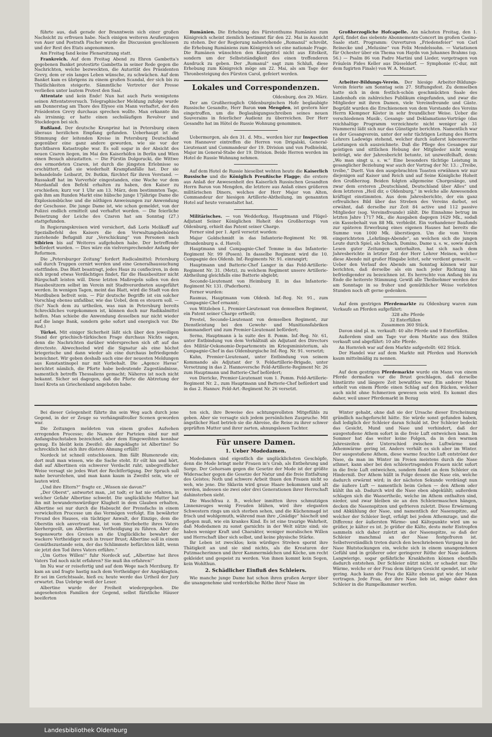führte aus, daß gerade der Branntwein sich einer großen Nachsicht zu erfreuen habe. Nach einigen weiteren Aeußerungen von Auer und Postrath Fischer wurde die Discussion geschlossen und der Rest des Etats angenommen.
Am Freitag fand keine Plenarsitzung statt.
Frankreich. Auf dem Freitag Abend zu Ehren Gambetta's gegebenen Banket protestirte Gambetta in seiner Rede gegen die Nachrichten, welche bezweckten, die Autorität des Präsidenten Grevy, dem er ein langes Leben wünsche, zu schwächen. Auf dem Banket kam es übrigens zu einem großen Scandal, der sich bis zu Thätlichkeiten steigerte. Sämmtliche Vertreter der Presse verließen unter lautem Protest den Saal.
Attentate und kein Ende! Nun hat auch Paris wenigstens seinen Attentatsversuch. Telegraphischer Meldung zufolge wurde am Donnerstag am Thore des Elysee ein Mann verhaftet, der den Präsidenten Grevy durchaus sprechen wollte. Man erkannte ihn als irrsinnig; er hatte einen sechsläufigen Revolver und Stockdegen bei sich.
Rußland. Der deutsche Kronprinz hat in Petersburg einen überaus herzlichen Empfang gefunden. Ueberhaupt ist die Stimmung der leitenden Kreise in Petersburg Deutschland gegenüber eine ganz andere geworden, wie sie vor der furchtbaren Katastrophe war. Es soll sogar in der Absicht des neuen Czaren liegen, im Mai den Kaiserhöfen in Berlin und Wien einen Besuch abzustatten. — Die Fürstin Dolgorucki, die Wittwe des ermordeten Czaren, ist durch die jüngsten Erlebnisse so erschüttert, daß sie wiederholt Krampfanfälle hat. Der sie behandelnde Leibarzt, Dr. Botkin, fürchtet für ihren Verstand. — Russakoff hat im Vorverhör eingestanden, eine Woche vor dem Mordanfall den Befehl erhalten zu haben, den Kaiser zu erschießen; kurz vor 1 Uhr am 13. März, dem bestimmten Tage, gab ihm am Runden Markt eine hübsche junge 17jährige Dame die Explosionsbüchse und die nöthigen Anweisungen zur Anwendung der Geschosse. Die junge Dame ist, wie schon gemeldet, von der Polizei endlich ermittelt und verhaftet worden. — Die feierliche Beisetzung der Leiche des Czaren hat am Sonntag (27.) stattgefunden.
In Regierungskreisen wird versichert, daß Loris Melikoff auf Spezialbefehl des Kaisers die den Verwaltungsbehörden zustehende Befugniß zur „Verschickung“ von Personen nach Sibirien bis auf Weiteres aufgehoben habe. Der betreffende befördert worden. — Dies wäre ein vielversprechender Anfang der Reformen.
Die „Petersburger Zeitung“ fordert Radicalmittel: Petersburg soll durch Truppen cernirt werden und eine Generalhaussuchung stattfinden. Das Blatt beantragt, jedes Haus zu confisciren, in dem sich irgend etwas Verdächtiges findet, für die Hausbesitzer nicht Bürgschaft leisten will. Diese letzten Maßregeln sollen von den Hausbesitzern selbst im Verein mit Stadtverordneten ausgeführt werden. In wenigen Tagen, meint das Blatt, wird die Stadt von den Mordbuben befreit sein. — Für deutsche Begriffe ist ein solcher Vorschlag ebenso unfaßbar, wie das Uebel, dem es steuern soll. — (So? Nach dem zu urtheilen, was nun in Petersburg bereits Schreckliches vorgekommen ist, können doch nur Radikalmittel helfen. Man schiebe die Anwendung desselben nur nicht wieder auf die lange Bank, sondern gehe sofort und energisch vor. Die Red.)
Türkei. Mit einiger Sicherheit läßt sich über den jeweiligen Stand der griechisch-türkischen Frage durchaus Nichts sagen, denn die Nachrichten darüber widersprechen sich oft auf das directeste. Abwechselnd wird die Signatur als eine höchst kriegerische und dann wieder als eine durchaus befriedigende bezeichnet. Wir geben deshalb auch eine der neuesten Meldungen aus Konstantinopel nur mit Vorbehalt. Die „Agence Havas“ berichtet nämlich, die Pforte habe bedeutende Zugeständnisse, namentlich betreffs Thessaliens gemacht; Näheres ist noch nicht bekannt. Sicher sei dagegen, daß die Pforte die Abtretung der Insel Kreta an Griechenland angeboten habe.
Rumänien. Die Erhebung des Fürstenthums Rumänien zum Königreich scheint ziemlich bestimmt für den 22. Mai in Aussicht zu stehen. Der der Regierung nahestehende „Romanul“ schreibt, die Erhebung Rumäniens zum Königreich sei eine nationale Frage. Die Rumänen wünschten den Königstitel nicht aus Eitelkeit, sondern um der Selbstständigkeit des einen treffenderen Ausdruck zu geben. Der „Romanul“ sagt zum Schluß, diese Erhebung zum Königreich möge am 22. Mai, als am Tage der Thronbesteigung des Fürsten Carol, gefeiert werden.
Lokales und Correspondenzen.
Oldenburg, den 29. März.
Der am Großherzoglich Oldenburgischen Hofe beglaubigte Russische Gesandte, Herr Baron von Mengden, ist gestern hier eingetroffen, um die Beglaubigungsschreiben seines neuen Souverains in feierlicher Audienz zu überreichen. Der Herr Gesandte hat im Hôtel de Russie Wohnung genommen.
Uebermorgen, als den 31. d. Mts., werden hier zur Inspection von Hannover eintreffen die Herren von Drigalski, General-Lieutenant und Commandeur der 19. Division und von Podbielski, Major im General-Stabe der 19. Division. Beide Herren werden im Hotel de Russie Wohnung nehmen.
Auf dem Hotel de Russie hieselbst wehten heute die Kaiserlich Russische und die Königlich Preußische Flagge; die erstere aus Anlaß der Anwesenheit des Kaiserlich Russischen Gesandten Herrn Baron von Mengden, die letztere aus Anlaß eines größeren militärischen Diners, welches der Herr Major von Alten, Commandeur der hiesigen Artillerie-Abtheilung, im genannten Hotel auf heute veranstaltet hat.
Militärisches. — von Wedderkop, Hauptmann und Flügel-Adjutant Seiner Königlichen Hoheit des Großherzogs von Oldenburg, erhielt das Patent seiner Charge.
Ferner sind per 1. April versetzt worden:
Major Goldschmidt in das Infanterie-Regiment Nr. 98. (Brandenburg a. d. Havel);
Hauptmann und Compagnie-Chef Temme in das Infanterie-Regiment Nr. 99 (Posen). In dasselbe Regiment wird die 10. Compagnie des Oldenb. Inf.-Regiments Nr. 91. einrangirt;
Hauptmann und Batterie-Chef Langer in das Feld-Artillerie-Regiment Nr. 31. (Metz), zu welchem Regiment unsere Artillerie-Abtheilung gleichfalls eine Batterie abgiebt;
Seconde-Lieutenant von Heimburg II. in das Infanterie-Regiment Nr. 131. (Paderborn).
Ferner wurden:
Rasmus, Hauptmann vom Oldenb. Inf.-Reg. Nr. 91., zum Compagnie-Chef ernannt;
von Witzleben I., Premier-Lieutenant von demselben Regiment, ein Patent seiner Charge ertheilt;
Prestel, Seconde-Lieutenant von demselben Regiment, zur Dienstleistung bei den Gewehr- und Munitionsfabriken kommandiert und zum Premier-Lieutenant befördert;
Serno, Hauptmann à la suite des 8. Pomm. Inf.-Reg. Nr. 61, unter Entbindung von dem Verhältniß als Adjutant des Directors des Militär-Oekonomie-Departements im Kriegsministerium, als Compagnie-Chef in das Oldenburgische Inf.-Reg. Nr. 91. versetzt;
Kuhn, Premier-Lieutenant, unter Entbindung von seinem Kommando als Adjutant der 9. Feldartillerie-Brigade, unter Versetzung in das 2. Hannoversche Feld-Artillerie-Regiment Nr. 26 zum Hauptmann und Batterie-Chef befördert;
von Diericke, Premier-Lieutenant vom 1. Pomm. Feld-Artillerie-Regiment Nr. 2., zum Hauptmann und Batterie-Chef befördert und in das 2. Hannov. Feld-Art.-Regiment Nr. 26 versetzt.
Großherzogliche Hofcapelle. Am nächsten Freitag, den 1. April, findet das siebente Abonnements-Concert im großen Casino-Saale statt. Programm: Ouverturen „Friedensfeier“ von Carl Reinecke und „Melusine“ von Felix Mendelssohn. — Variationen für Ochester über ein Thema von Haydn von Johannes Brahms (op. 56.) — Psalm 86 von Padre Martini und Lieder, vorgetragen von Fräulein Fides Keller aus Düsseldorf. — Symphonie (C-dur, mit dem fugirten Finale) von W. A. Mozart.
Arbeiter-Bildungs-Verein. Der hiesige Arbeiter-Bildungs-Verein feierte am Sonntag sein 27. Stiftungsfest. Zu demselben hatte sich in dem festlich-schön geschmückten Saale des Lindenhofs ein zahlreiches Publikum eingefunden, und zwar die Mitglieder mit ihren Damen, viele Vereinsfreunde und Gäste. Begrüßt wurden die Erschienenen von dem Vorstande des Vereins Herrn Klempner Köster in sehr freundlicher Weise. Ueber die verschiedenen Musik-, Gesangs- und Deklamations-Vorträge (das reichhaltige Programm verzeichnete nicht weniger als 31 Nummern) läßt sich nur das Günstigste berichten. Namentlich war es der Gesangverein, unter der sehr tüchtigen Leitung des Herrn Lehrers Ladewigs stehend, welcher durch äußerst lobenswerthe Leistungen sich auszeichnete. Daß die Pflege des Gesanges zur geistigen und sittlichen Hebung der Mitglieder nicht wenig beiträgt, wie der Jahresbericht betonte, ist unzweifelhaft, denn: „Wo man singt u. s. w.“ Eine besonders tüchtige Leistung in gesanglicher Beziehung war auch der Vortrag der Nr. 13.: „Treibe, treibe,“ Duett. Von den ausgebrachten Toasten erwähnen wir nur diejenigen auf Kaiser und Reich und auf Seine Königliche Hoheit den Großherzog. Beiden folgten allgemeine Chorgesänge, und zwar dem ersteren „Deutschland, Deutschland über Alles“ und dem letzteren „Heil dir, o Oldenburg,“ in welche alle Anwesenden kräftigst einstimmten. Aus dem Jahresberichte, der ein ganz erfreuliches Bild über das Streben des Vereins darbot, sei erwähnt, daß derselbe zur Zeit 84 active und 112 passive Mitglieder (sog. Vereinsfreunde) zählt. Die Einnahme betrug im letzten Jahre 1717 Mk., die Ausgaben dagegen 1629 Mk., sodaß ein Kassebehalt von 88 Mk. verbleibt. Ein vorhandener Baufonds zur späteren Erwerbung eines eigenen Hauses hat bereits die Summe von 1000 Mk. überstiegen. Um die vom Verein eingerichteten „Lehrlings-Abende“, an welchen sich die jungen Leute durch Spiel, als Schach, Domino, Dame u. s. w., sowie durch Lesen guter Zeitungen unterhalten, hat sich nach dem Jahresberichte in letzter Zeit der Herr Lehrer Meinen, welcher diese Abende mit großer Hingabe leitet, sehr verdient gemacht. — Ueber den Verlauf des Abends am Sonntag können wir nur berichten, daß derselbe als ein nach jeder Richtung hin befriedigender zu bezeichnen ist. Es herrschte von Anfang bis zu Ende die heiterste Stimmung. Gewiß alle Theilnehmer werden der am Sonntage in so froher und gemüthlicher Weise verlebten Stunden noch oft gerne gedenken.
Auf dem gestrigen Pferdemarkte zu Oldenburg waren zum Verkaufe an Pferden aufgeführt:
328 alte Pferde
32 Enterfüllen
Zusammen 360 Stück.
Davon sind pl. m. verkauft: 40 alte Pferde und 9 Enterfüllen.
Außerdem sind am Tage vor dem Markte aus den Ställen verkauft und abgeführt: 10 alte Pferde.
An Hornvieh war auf dem Markte aufgestellt: 602 Stück.
Der Handel war auf dem Markte mit Pferden und Hornvieh kaum mittelmäßig zu nennen.
Auf dem gestrigen Pferdemarkte wurde ein Mann von einem Pferde dermaßen vor die Brust geschlagen, daß derselbe hinstürzte und längere Zeit bewußtlos war. Ein anderer Mann erhielt von einem Pferde einen Schlag auf den Rücken, welcher auch nicht ohne Schmerzen gewesen sein wird. Es kommt dies daher, weil unser Pferdemarkt in Bezug
Bei dieser Gelegenheit führte ihn sein Weg auch durch jene Gegend, in der er Zeuge so verhängnißvoller Scenen geworden war.
Die Zeitungen meldeten von einem großes Aufsehen erregenden Processe; die Namen der Parteien sind nur mit Anfangsbuchstaben bezeichnet, aber dem Eingeweihten kennbar genug. Es bleibt kein Zweifel: die Angeklagte ist Albertine! So schrecklich hat sich ihre düstere Ahnung erfüllt!
Nordeck ist schnell entschlossen. Ihm fällt Blumenrode ein; dort muß man wissen, wie die Sache steht. Er eilt hin und hört, daß auf Albertinen ein schwerer Verdacht ruht; unbegreiflicher Weise versagt sie jedes Wort der Rechtfertigung. Der Spruch soll nahe bevorstehen, und man kann kaum in Zweifel sein, wie er lauten wird.
„Und ihre Eltern?“ fragte er. „Wissen sie davon?“
„Der Oberst“, antwortet man, „ist todt; er hat nie erfahren, in welcher Gefahr Albertine schwebt. Die unglückliche Mutter hat ihn mit bewundernswürdiger Klugheit in dem Glauben erhalten, Albertine sei nur durch die Habsucht der Prensfachs in einem verwickelten Processe um das Vermögen verfolgt. Ein bewährter Freund des Hauses, ein tüchtiger Anwalt, der Einzige, dem die Oberstin sich anvertraut hat, ist vom Sterbebette ihres Vaters hierhergeeilt, um Albertinens Vertheidigung zu führen. Aber die Segensworte des Greises an die Unglückliche bewahrt der wackere Vertheidiger noch in treuer Brust; Albertine soll in einem Gemüthszustande sein, der das Schlimmste befürchten läßt, wenn sie jetzt den Tod ihres Vaters erführe.“
„Um Gottes Willen!“ fuhr Nordeck auf, „Albertine hat ihres Vaters Tod noch nicht erfahren? Sie muß ihn erfahren!“
Im Nu war er reisefertig und auf dem Wege nach Merzburg. Er kam an und fragte hastig nach dem Vertheidiger der Angeklagten. Er sei im Gerichtsaale, hieß es; heute werde das Urtheil der Jury erwartet. Das Uebrige weiß der Leser.
Albertine wurde der Freiheit wiedergegeben. Die angesehensten Familien der Gegend, selbst fürstliche Häuser beeiferten
ten sich, ihre Beweise des achtungsvollsten Mitgefühls zu geben. Aber sie versagte sich jedem persönlichen Zuspruche. Mit ängstlicher Hast betrieb sie die Abreise, die Reise zu ihrer schwer geprüften Mutter und ihrer zarten, ahnungslosen Tochter.
Für unsere Damen.
1. Ueber Modedamen.
Modedamen sind eigentlich die unglücklichsten Geschöpfe, denn die Mode bringt mehr Frauen in's Grab, als Entbehrung und Sorge. Der Gehorsam gegen die Gesetze der Mode ist der größte Widersacher gegen die Gesetze der Natur und die freie Entfaltung des Geistes; Noth und schwere Arbeit thuen den Frauen nicht so weh, wie jene. Die Sklavin wird graue Haare bekommen und alt werden, indessen sie zwei oder drei Generationen ihrer Herrschaft dahinsterben sieht.
Die Waschfrau z. B., welcher inmitten ihres schmutzigen Linnenzeuges wenig Freuden blühen, wird ihre eleganten Schwestern rings um sich sterben sehen, und die Küchenmagd ist frisch und wohlgemuth, während man ihre „Gnädige“ häschelt und pflegen muß, wie ein krankes Kind. Es ist eine traurige Wahrheit, daß Modedamen zu sonst garnichts in der Welt nütze sind; sie haben weniger Kraft und Charakter, weniger moralischen Willen und Herrschaft über sich selbst, und keine physische Stärke.
Ihr Leben ist zwecklos; kein würdiges Streben spornt ihre Thätigkeit an und sie sind nichts, als die Kreaturen der Putzmacherinnen und ihrer Kammermädchen und Köche, um recht gekleidet und gespeist zu werden. Von ihnen kommt kein Segen, kein Wohlthun.
2. Schädlicher Einfluß des Schleiers.
Wie manche junge Dame hat schon ihren großen Aerger über die unangenehme und verderbliche Röthe ihrer Nase im
Winter gehabt, ohne daß sie der Ursache dieser Erscheinung gründlich nachgeforscht hätte. Sie würde sonst gefunden haben, daß lediglich der Schleier daran Schuld ist. Der Schleier bedeckt das Gesicht, Mund und Nase und verhindert, daß der ausgestoßene Athem sofort in die freie Luft entweichen kann. Im Sommer hat das weiter keine Folgen, da in den warmen Jahreszeiten der Unterschied zwischen Luftwärme und Athemwärme gering ist. Anders verhält es sich aber im Winter. Der ausgestoßene Athem, diese warme feuchte Luft entströmt der Nase, da man im Winter im Freien meistens durch die Nase athmet, kann aber bei den schleiertragenden Frauen nicht sofort in die freie Luft entweichen, sondern findet an dem Schleier ein Hinderniß. Der Athem hüllt in Folge dessen die Nase ein, welche dadurch erwärmt wird; in der nächsten Sekunde verdrängt nun die äußere Luft — namentlich beim Gehen — den Athem oder kühlt ihn ab. Dadurch wird die Nase eben abgekühlt; außerdem schlagen sich die Wassertheile, welche im Athem enthalten sind, nieder, und zwar bleiben sie an den Schleiermaschen hängen, decken die Nasenspitzen und gefrieren zuletzt. Diese Erwärmung und Abkühlung der Nase, und namentlich der Nasenspitze, auf welcher der Schleier liegt, erfolgt bei jedem Athemzuge, und die Differenz der äußersten Wärme- und Kältepunkte wird um so größer, je kälter es ist. Je größer die Kälte, desto mehr Eistropfen sammeln sich daher zuletzt an der Nasenspitze, so daß der Schleier manchmal an der Nase festgefroren ist. Selbstverständlich treten durch den beschriebenen Vorgang in der Nase Blutstockungen ein, welche sich in einem unangenehmen Gefühl und in größerer oder geringerer Röthe der Nase äußern. Langwierige, sogar gefährliche Krankheiten können ebenfalls dadurch entstehen. Der Schleier nützt nicht, er schadet nur. Die Wärme, welche er der Frau dem übrigen Gesicht spendet, ist sehr gering. Auch kann die Frau die Kälte ebenso gut wie der Mann vertragen. Jede Frau, der ihre Nase lieb ist, möge daher den Schleier in die Rumpelkammer werfen.
Landesbibliothek Oldenburg